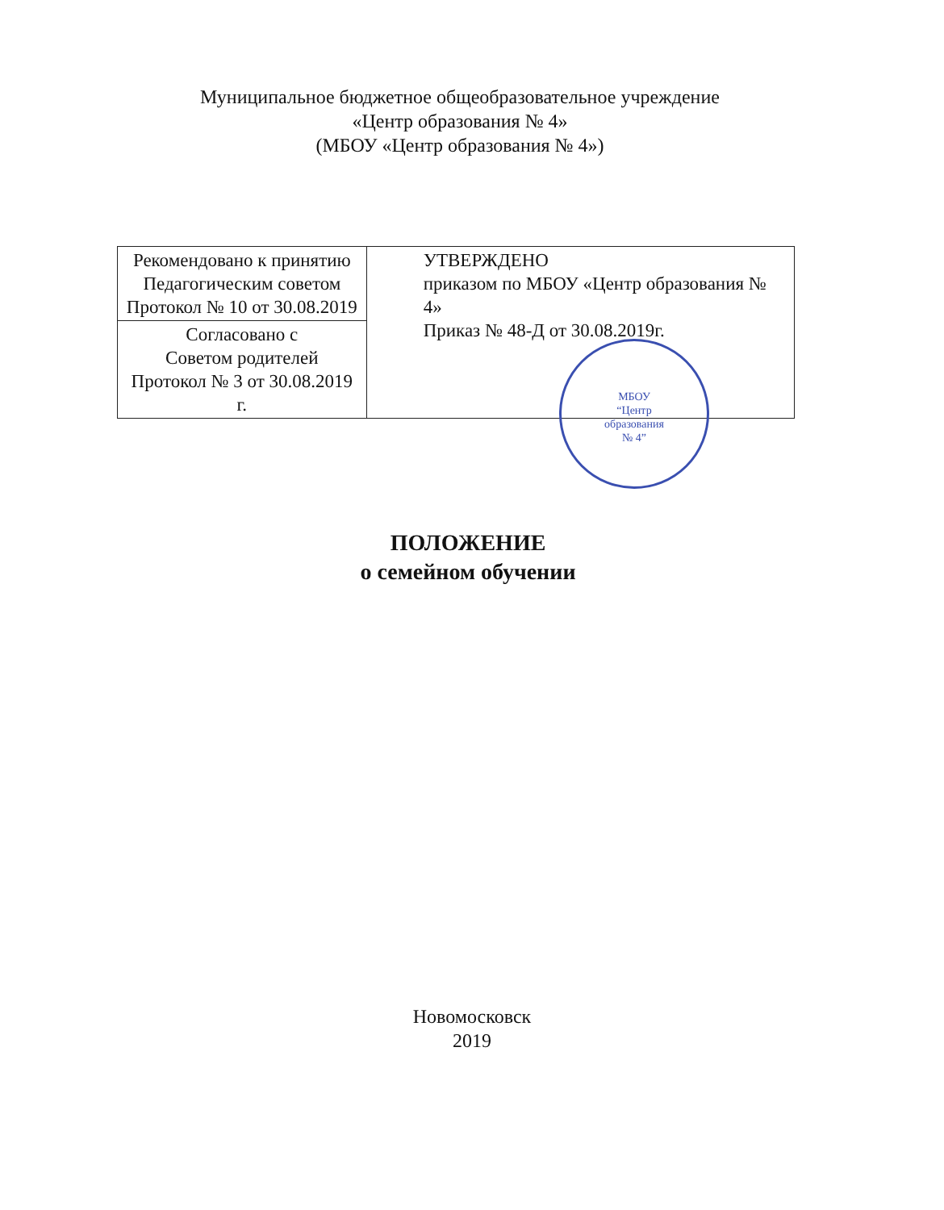Муниципальное бюджетное общеобразовательное учреждение
«Центр образования № 4»
(МБОУ «Центр образования № 4»)
| Рекомендовано к принятию Педагогическим советом Протокол № 10 от 30.08.2019 | УТВЕРЖДЕНО приказом по МБОУ «Центр образования № 4» Приказ № 48-Д от 30.08.2019г. |
| Согласовано с Советом родителей Протокол № 3 от 30.08.2019 г. | |
МБОУ
“Центр
образования
№ 4”
ПОЛОЖЕНИЕ
о семейном обучении
Новомосковск
2019